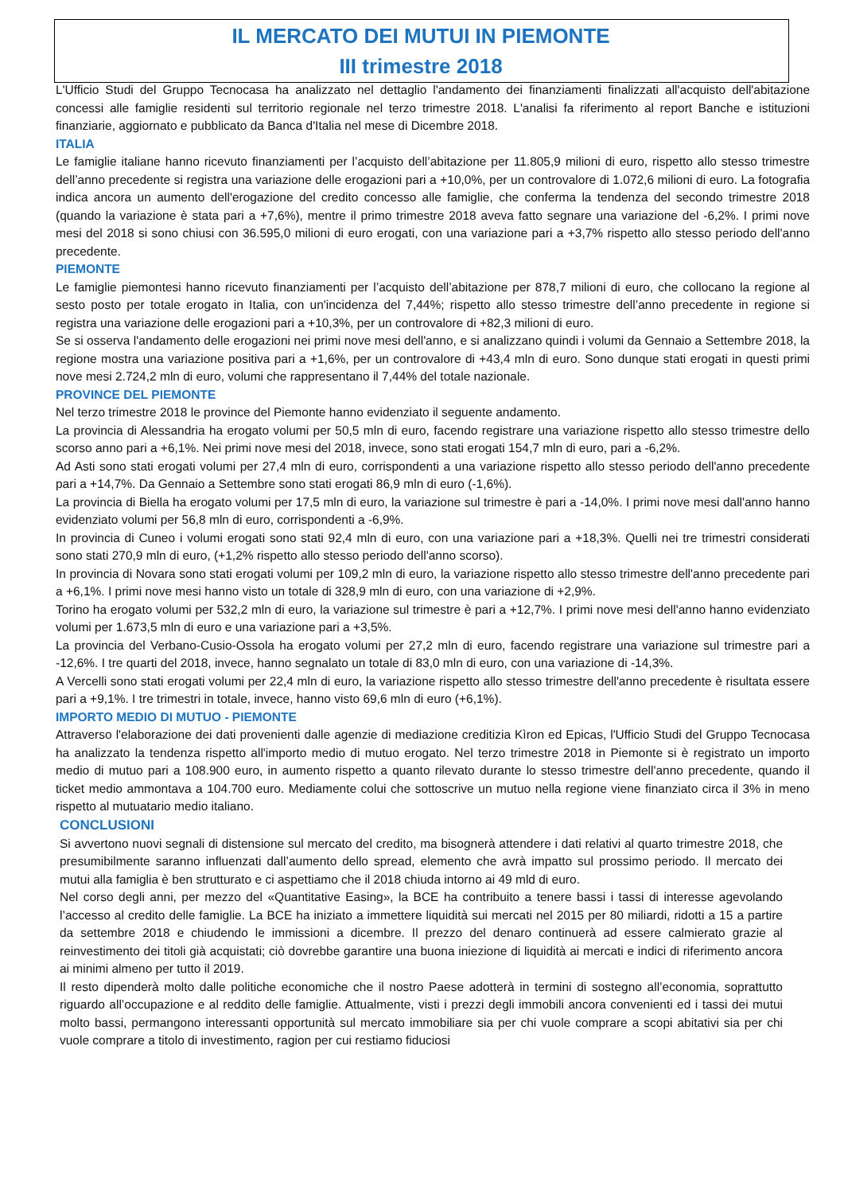IL MERCATO DEI MUTUI IN PIEMONTE
III trimestre 2018
L'Ufficio Studi del Gruppo Tecnocasa ha analizzato nel dettaglio l'andamento dei finanziamenti finalizzati all'acquisto dell'abitazione concessi alle famiglie residenti sul territorio regionale nel terzo trimestre 2018. L'analisi fa riferimento al report Banche e istituzioni finanziarie, aggiornato e pubblicato da Banca d'Italia nel mese di Dicembre 2018.
ITALIA
Le famiglie italiane hanno ricevuto finanziamenti per l’acquisto dell’abitazione per 11.805,9 milioni di euro, rispetto allo stesso trimestre dell’anno precedente si registra una variazione delle erogazioni pari a +10,0%, per un controvalore di 1.072,6 milioni di euro. La fotografia indica ancora un aumento dell'erogazione del credito concesso alle famiglie, che conferma la tendenza del secondo trimestre 2018 (quando la variazione è stata pari a +7,6%), mentre il primo trimestre 2018 aveva fatto segnare una variazione del -6,2%. I primi nove mesi del 2018 si sono chiusi con 36.595,0 milioni di euro erogati, con una variazione pari a +3,7% rispetto allo stesso periodo dell'anno precedente.
PIEMONTE
Le famiglie piemontesi hanno ricevuto finanziamenti per l’acquisto dell’abitazione per 878,7 milioni di euro, che collocano la regione al sesto posto per totale erogato in Italia, con un'incidenza del 7,44%; rispetto allo stesso trimestre dell’anno precedente in regione si registra una variazione delle erogazioni pari a +10,3%, per un controvalore di +82,3 milioni di euro.
Se si osserva l'andamento delle erogazioni nei primi nove mesi dell'anno, e si analizzano quindi i volumi da Gennaio a Settembre 2018, la regione mostra una variazione positiva pari a +1,6%, per un controvalore di +43,4 mln di euro. Sono dunque stati erogati in questi primi nove mesi 2.724,2 mln di euro, volumi che rappresentano il 7,44% del totale nazionale.
PROVINCE DEL PIEMONTE
Nel terzo trimestre 2018 le province del Piemonte hanno evidenziato il seguente andamento.
La provincia di Alessandria ha erogato volumi per 50,5 mln di euro, facendo registrare una variazione rispetto allo stesso trimestre dello scorso anno pari a +6,1%. Nei primi nove mesi del 2018, invece, sono stati erogati 154,7 mln di euro, pari a -6,2%.
Ad Asti sono stati erogati volumi per 27,4 mln di euro, corrispondenti a una variazione rispetto allo stesso periodo dell'anno precedente pari a +14,7%. Da Gennaio a Settembre sono stati erogati 86,9 mln di euro (-1,6%).
La provincia di Biella ha erogato volumi per 17,5 mln di euro, la variazione sul trimestre è pari a -14,0%. I primi nove mesi dall'anno hanno evidenziato volumi per 56,8 mln di euro, corrispondenti a -6,9%.
In provincia di Cuneo i volumi erogati sono stati 92,4 mln di euro, con una variazione pari a +18,3%. Quelli nei tre trimestri considerati sono stati 270,9 mln di euro, (+1,2% rispetto allo stesso periodo dell'anno scorso).
In provincia di Novara sono stati erogati volumi per 109,2 mln di euro, la variazione rispetto allo stesso trimestre dell'anno precedente pari a +6,1%. I primi nove mesi hanno visto un totale di 328,9 mln di euro, con una variazione di +2,9%.
Torino ha erogato volumi per 532,2 mln di euro, la variazione sul trimestre è pari a +12,7%. I primi nove mesi dell'anno hanno evidenziato volumi per 1.673,5 mln di euro e una variazione pari a +3,5%.
La provincia del Verbano-Cusio-Ossola ha erogato volumi per 27,2 mln di euro, facendo registrare una variazione sul trimestre pari a -12,6%. I tre quarti del 2018, invece, hanno segnalato un totale di 83,0 mln di euro, con una variazione di -14,3%.
A Vercelli sono stati erogati volumi per 22,4 mln di euro, la variazione rispetto allo stesso trimestre dell'anno precedente è risultata essere pari a +9,1%. I tre trimestri in totale, invece, hanno visto 69,6 mln di euro (+6,1%).
IMPORTO MEDIO DI MUTUO - PIEMONTE
Attraverso l'elaborazione dei dati provenienti dalle agenzie di mediazione creditizia Kìron ed Epicas, l'Ufficio Studi del Gruppo Tecnocasa ha analizzato la tendenza rispetto all'importo medio di mutuo erogato. Nel terzo trimestre 2018 in Piemonte si è registrato un importo medio di mutuo pari a 108.900 euro, in aumento rispetto a quanto rilevato durante lo stesso trimestre dell'anno precedente, quando il ticket medio ammontava a 104.700 euro. Mediamente colui che sottoscrive un mutuo nella regione viene finanziato circa il 3% in meno rispetto al mutuatario medio italiano.
CONCLUSIONI
Si avvertono nuovi segnali di distensione sul mercato del credito, ma bisognerà attendere i dati relativi al quarto trimestre 2018, che presumibilmente saranno influenzati dall’aumento dello spread, elemento che avrà impatto sul prossimo periodo. Il mercato dei mutui alla famiglia è ben strutturato e ci aspettiamo che il 2018 chiuda intorno ai 49 mld di euro.
Nel corso degli anni, per mezzo del «Quantitative Easing», la BCE ha contribuito a tenere bassi i tassi di interesse agevolando l’accesso al credito delle famiglie. La BCE ha iniziato a immettere liquidità sui mercati nel 2015 per 80 miliardi, ridotti a 15 a partire da settembre 2018 e chiudendo le immissioni a dicembre. Il prezzo del denaro continuerà ad essere calmierato grazie al reinvestimento dei titoli già acquistati; ciò dovrebbe garantire una buona iniezione di liquidità ai mercati e indici di riferimento ancora ai minimi almeno per tutto il 2019.
Il resto dipenderà molto dalle politiche economiche che il nostro Paese adotterà in termini di sostegno all’economia, soprattutto riguardo all’occupazione e al reddito delle famiglie. Attualmente, visti i prezzi degli immobili ancora convenienti ed i tassi dei mutui molto bassi, permangono interessanti opportunità sul mercato immobiliare sia per chi vuole comprare a scopi abitativi sia per chi vuole comprare a titolo di investimento, ragion per cui restiamo fiduciosi